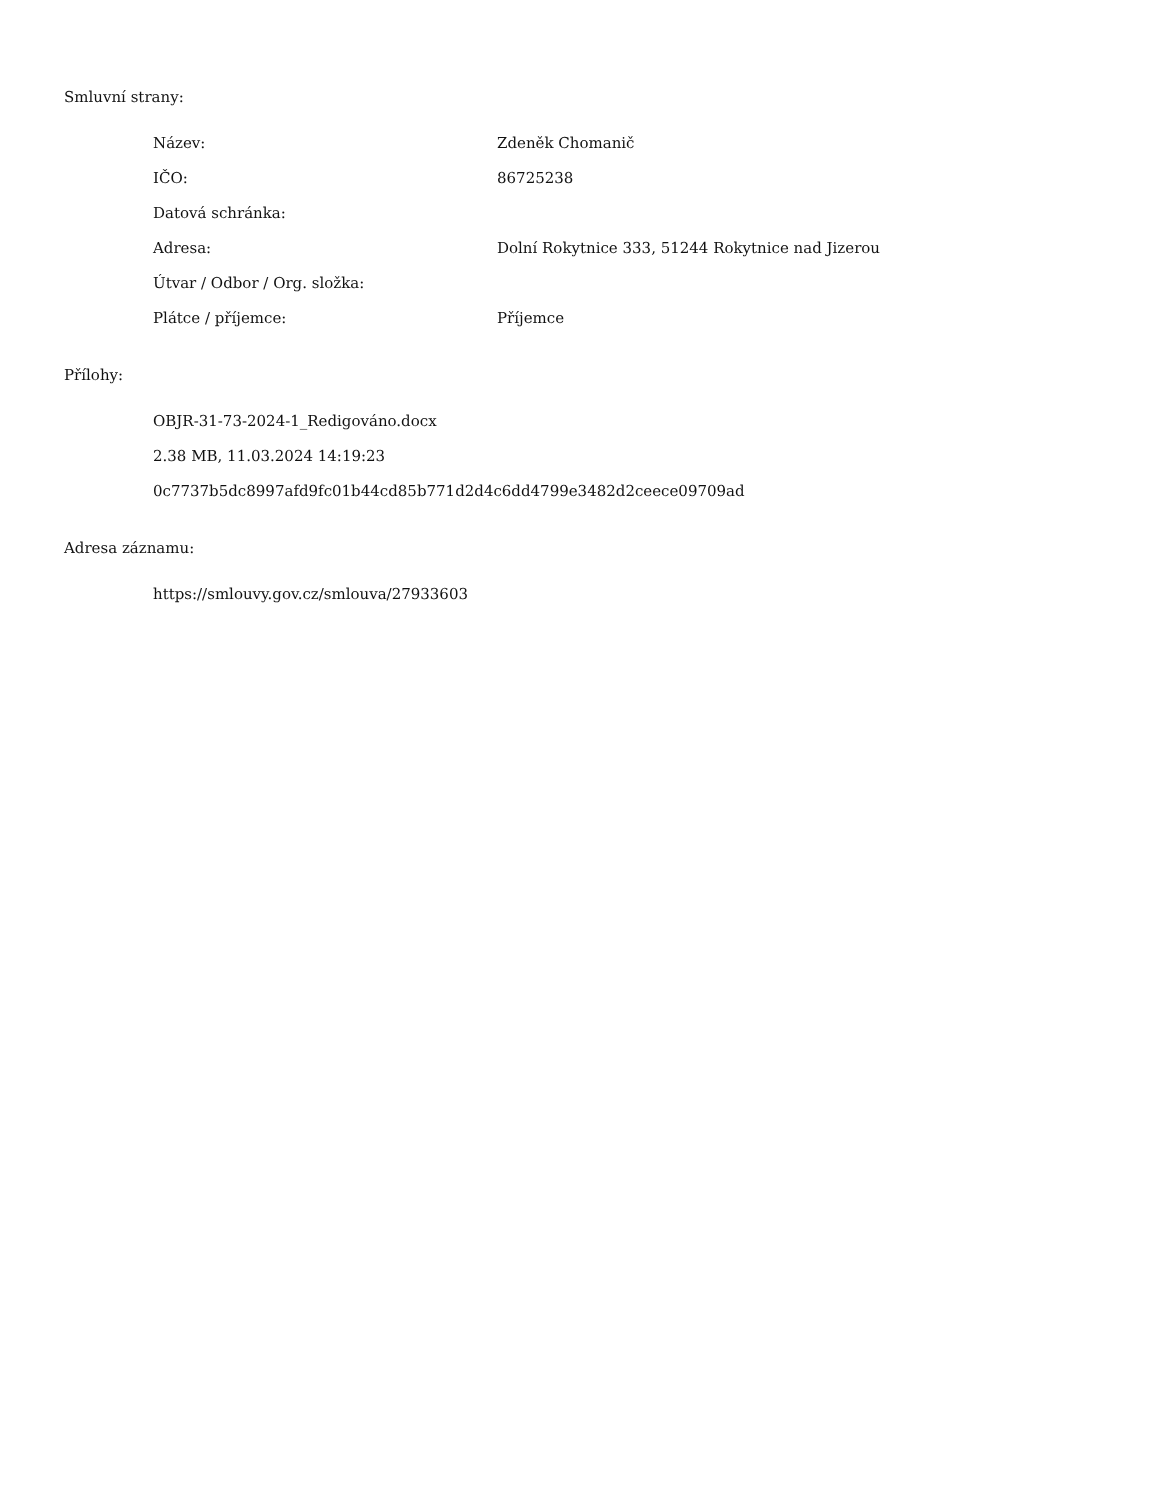Smluvní strany:
| Název: | Zdeněk Chomanič |
| IČO: | 86725238 |
| Datová schránka: | |
| Adresa: | Dolní Rokytnice 333, 51244 Rokytnice nad Jizerou |
| Útvar / Odbor / Org. složka: | |
| Plátce / příjemce: | Příjemce |
Přílohy:
OBJR-31-73-2024-1_Redigováno.docx
2.38 MB, 11.03.2024 14:19:23
0c7737b5dc8997afd9fc01b44cd85b771d2d4c6dd4799e3482d2ceece09709ad
Adresa záznamu:
https://smlouvy.gov.cz/smlouva/27933603